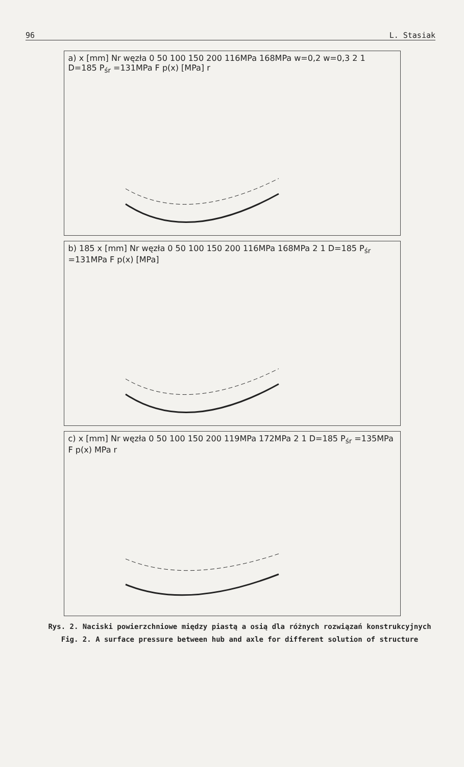96 L. Stasiak
a) x [mm] Nr węzła 0 50 100 150 200 116MPa 168MPa w=0,2 w=0,3 2 1 D=185 P<sub>śr</sub> =131MPa F p(x) [MPa] r
b) 185 x [mm] Nr węzła 0 50 100 150 200 116MPa 168MPa 2 1 D=185 P<sub>śr</sub> =131MPa F p(x) [MPa]
c) x [mm] Nr węzła 0 50 100 150 200 119MPa 172MPa 2 1 D=185 P<sub>śr</sub> =135MPa F p(x) MPa r
Rys. 2. Naciski powierzchniowe między piastą a osią dla różnych rozwiązań konstrukcyjnych
Fig. 2. A surface pressure between hub and axle for different solution of structure